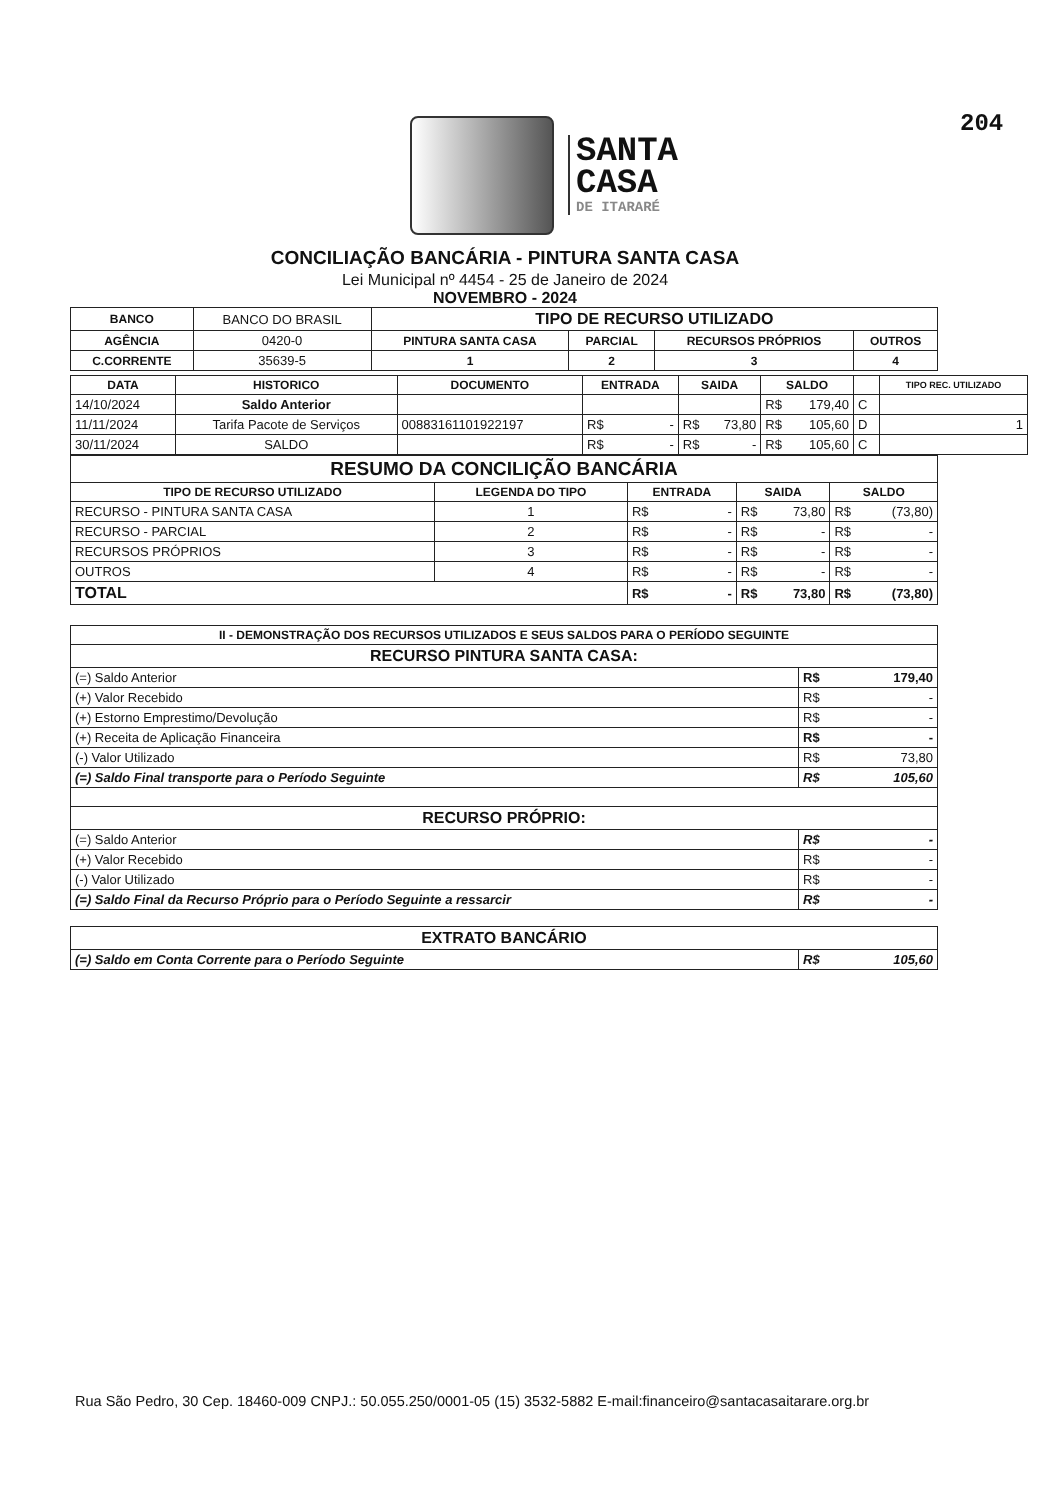204
SANTA
CASA
DE ITARARÉ
CONCILIAÇÃO BANCÁRIA - PINTURA SANTA CASA
Lei Municipal nº 4454 - 25 de Janeiro de 2024
NOVEMBRO - 2024
| BANCO | BANCO DO BRASIL | TIPO DE RECURSO UTILIZADO | | | |
| AGÊNCIA | 0420-0 | PINTURA SANTA CASA | PARCIAL | RECURSOS PRÓPRIOS | OUTROS |
| C.CORRENTE | 35639-5 | 1 | 2 | 3 | 4 |
| DATA | HISTORICO | DOCUMENTO | ENTRADA | SAIDA | SALDO | | TIPO REC. UTILIZADO |
| --- | --- | --- | --- | --- | --- | --- | --- |
| 14/10/2024 | Saldo Anterior | | | | R$ 179,40 | C | |
| 11/11/2024 | Tarifa Pacote de Serviços | 00883161101922197 | R$ - | R$ 73,80 | R$ 105,60 | D | 1 |
| 30/11/2024 | SALDO | | R$ - | R$ - | R$ 105,60 | C | |
| RESUMO DA CONCILIÇÃO BANCÁRIA | | | | |
| --- | --- | --- | --- | --- |
| TIPO DE RECURSO UTILIZADO | LEGENDA DO TIPO | ENTRADA | SAIDA | SALDO |
| RECURSO - PINTURA SANTA CASA | 1 | R$ - | R$ 73,80 | R$ (73,80) |
| RECURSO - PARCIAL | 2 | R$ - | R$ - | R$ - |
| RECURSOS PRÓPRIOS | 3 | R$ - | R$ - | R$ - |
| OUTROS | 4 | R$ - | R$ - | R$ - |
| TOTAL | | R$ - | R$ 73,80 | R$ (73,80) |
| II - DEMONSTRAÇÃO DOS RECURSOS UTILIZADOS E SEUS SALDOS PARA O PERÍODO SEGUINTE | |
| --- | --- |
| RECURSO PINTURA SANTA CASA: | |
| (=) Saldo Anterior | R$ 179,40 |
| (+) Valor Recebido | R$ - |
| (+) Estorno Emprestimo/Devolução | R$ - |
| (+) Receita de Aplicação Financeira | R$ - |
| (-) Valor Utilizado | R$ 73,80 |
| (=) Saldo Final transporte para o Período Seguinte | R$ 105,60 |
| RECURSO PRÓPRIO: | |
| (=) Saldo Anterior | R$ - |
| (+) Valor Recebido | R$ - |
| (-) Valor Utilizado | R$ - |
| (=) Saldo Final da Recurso Próprio para o Período Seguinte a ressarcir | R$ - |
| EXTRATO BANCÁRIO | |
| --- | --- |
| (=) Saldo em Conta Corrente para o Período Seguinte | R$ 105,60 |
Rua São Pedro, 30 Cep. 18460-009 CNPJ.: 50.055.250/0001-05 (15) 3532-5882 E-mail:financeiro@santacasaitarare.org.br